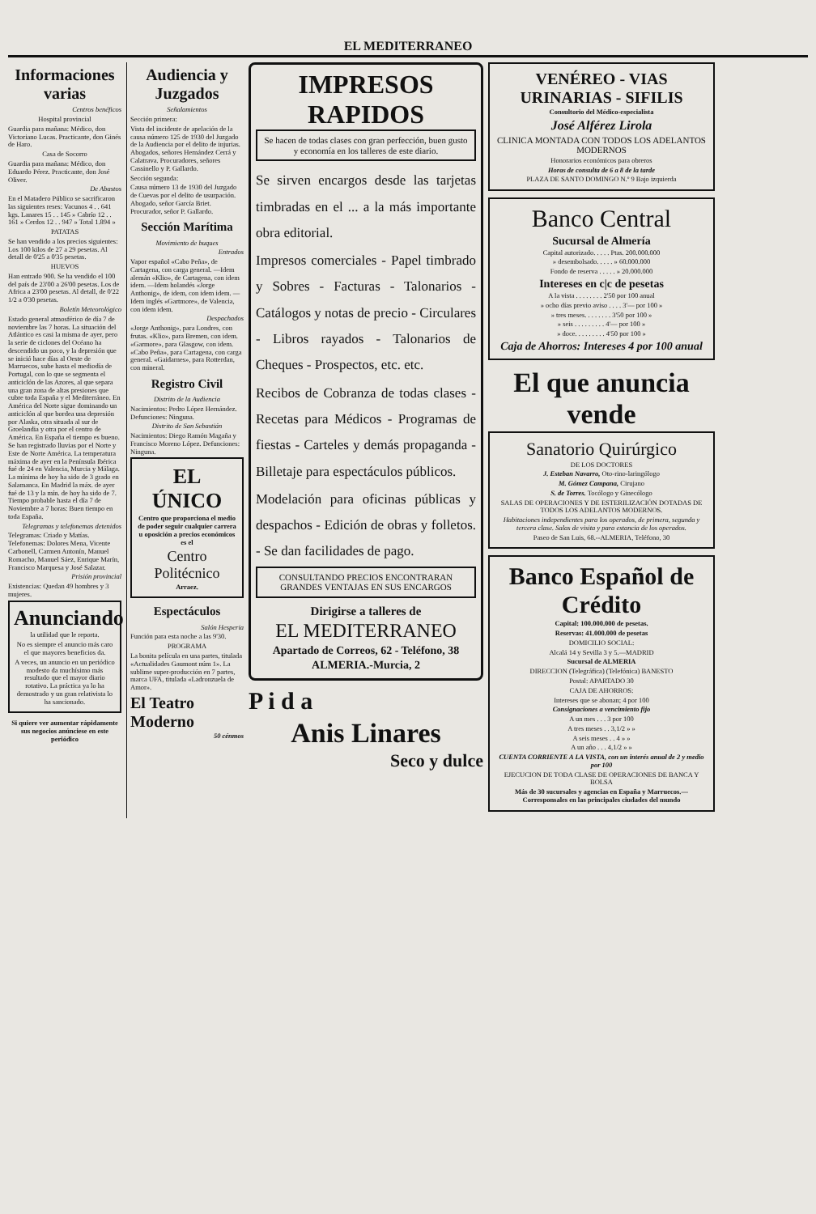EL MEDITERRANEO
Informaciones varias
Centros benéficos
Hospital provincial
Guardia para mañana: Médico, don Victoriano Lucas. Practicante, don Ginés de Haro.
Casa de Socorro
Guardia para mañana: Médico, don Eduardo Pérez. Practicante, don José Oliver.
De Abastos
En el Matadero Público se sacrificaron las siguientes reses: Vacunos 4 . . 641 kgs. Lanares 15 . . 145 » Cabrío 12 . . 161 » Cerdos 12 . . 947 » Total 1.894 »
PATATAS
Se han vendido a los precios siguientes: Los 100 kilos de 27 a 29 pesetas. Al detall de 0'25 a 0'35 pesetas.
HUEVOS
Han entrado 900. Se ha vendido el 100 del país de 23'00 a 26'00 pesetas. Los de Africa a 23'00 pesetas. Al detall, de 0'22 1/2 a 0'30 pesetas.
Boletín Meteorológico
Estado general atmosférico de día 7 de noviembre las 7 horas. La situación del Atlántico es casi la misma de ayer, pero la serie de ciclones del Océano ha descendido un poco, y la depresión que se inició hace días al Oeste de Marruecos, sube hasta el mediodía de Portugal, con lo que se segmenta el anticiclón de las Azores, al que separa una gran zona de altas presiones que cubre toda España y el Mediterráneo. En América del Norte sigue dominando un anticiclón al que bordea una depresión por Alaska, otra situada al sur de Groelandia y otra por el centro de América. En España el tiempo es bueno. Se han registrado lluvias por el Norte y Este de Norte América. La temperatura máxima de ayer en la Península Ibérica fué de 24 en Valencia, Murcia y Málaga. La mínima de hoy ha sido de 3 grado en Salamanca. En Madrid la máx. de ayer fué de 13 y la mín. de hoy ha sido de 7. Tiempo probable hasta el día 7 de Noviembre a 7 horas: Buen tiempo en toda España.
Telegramas y telefonemas detenidos
Telegramas: Criado y Matías. Telefonemas: Dolores Mena, Vicente Carbonell, Carmen Antonín, Manuel Romacho, Manuel Sáez, Enrique Marín, Francisco Marquesa y José Salazar.
Prisión provincial
Existencias: Quedan 49 hombres y 3 mujeres.
Anunciando
la utilidad que le reporta.
No es siempre el anuncio más caro el que mayores beneficios da.
A veces, un anuncio en un periódico modesto da muchísimo más resultado que el mayor diario rotativo. La práctica ya lo ha demostrado y un gran relativista lo ha sancionado.
Si quiere ver aumentar rápidamente sus negocios anúnciese en este periódico
Audiencia y Juzgados
Señalamientos
Sección primera:
Vista del incidente de apelación de la causa número 125 de 1930 del Juzgado de la Audiencia por el delito de injurias. Abogados, señores Hernández Cerrá y Calatrava. Procuradores, señores Cassinello y P. Gallardo.
Sección segunda:
Causa número 13 de 1930 del Juzgado de Cuevas por el delito de usurpación. Abogado, señor García Briet. Procurador, señor P. Gallardo.
Sección Marítima
Movimiento de buques
Entrados
Vapor español «Cabo Peña», de Cartagena, con carga general. —Idem alemán «Klio», de Cartagena, con idem idem. —Idem holandés «Jorge Anthonig», de idem, con idem idem. —Idem inglés «Gartmore», de Valencia, con idem idem.
Despachados
«Jorge Anthonig», para Londres, con frutas. «Klio», para Bremen, con idem. «Garmore», para Glasgow, con idem. «Cabo Peña», para Cartagena, con carga general. «Gaidarnes», para Rotterdan, con mineral.
Registro Civil
Distrito de la Audiencia
Nacimientos: Pedro López Hernández. Defunciones: Ninguna.
Distrito de San Sebastián
Nacimientos: Diego Ramón Magaña y Francisco Moreno López. Defunciones: Ninguna.
EL ÚNICO
Centro que proporciona el medio de poder seguir cualquier carrera u oposición a precios económicos es el
Centro Politécnico
Arraez.
Espectáculos
Salón Hesperia
Función para esta noche a las 9'30.
PROGRAMA
La bonita película en una partes, titulada «Actualidades Gaumont núm 1». La sublime super-producción en 7 partes, marca UFA, titulada «Ladronzuela de Amor».
El Teatro Moderno
50 cénmos
IMPRESOS RAPIDOS
Se hacen de todas clases con gran perfección, buen gusto y economía en los talleres de este diario.
Se sirven encargos desde las tarjetas timbradas en el ... a la más importante obra editorial.
Impresos comerciales - Papel timbrado y Sobres - Facturas - Talonarios - Catálogos y notas de precio - Circulares - Libros rayados - Talonarios de Cheques - Prospectos, etc. etc.
Recibos de Cobranza de todas clases - Recetas para Médicos - Programas de fiestas - Carteles y demás propaganda - Billetaje para espectáculos públicos.
Modelación para oficinas públicas y despachos - Edición de obras y folletos. - Se dan facilidades de pago.
CONSULTANDO PRECIOS ENCONTRARAN GRANDES VENTAJAS EN SUS ENCARGOS
Dirigirse a talleres de
EL MEDITERRANEO
Apartado de Correos, 62 - Teléfono, 38
ALMERIA.-Murcia, 2
P i d a
Anis Linares
Seco y dulce
VENÉREO - VIAS URINARIAS - SIFILIS
Consultorio del Médico-especialista
José Alférez Lirola
CLINICA MONTADA CON TODOS LOS ADELANTOS MODERNOS
Honorarios económicos para obreros
Horas de consulta de 6 a 8 de la tarde
PLAZA DE SANTO DOMINGO N.º 9 Bajo izquierda
Banco Central
Sucursal de Almería
Capital autorizado. . . . . Ptas. 200.000.000
» desembolsado. . . . . » 60.000.000
Fondo de reserva . . . . . » 20.000.000
Intereses en c|c de pesetas
A la vista . . . . . . . . 2'50 por 100 anual
» ocho días previo aviso . . . . 3'— por 100 »
» tres meses. . . . . . . . 3'50 por 100 »
» seis . . . . . . . . . 4'— por 100 »
» doce. . . . . . . . . 4'50 por 100 »
Caja de Ahorros: Intereses 4 por 100 anual
El que anuncia vende
Sanatorio Quirúrgico
DE LOS DOCTORES
J. Esteban Navarro, Oto-rino-laringólogo
M. Gómez Campana, Cirujano
S. de Torres. Tocólogo y Ginecólogo
SALAS DE OPERACIONES Y DE ESTERILIZACIÓN DOTADAS DE TODOS LOS ADELANTOS MODERNOS.
Habitaciones independientes para los operados, de primera, segunda y tercera clase. Salas de visita y para estancia de los operados.
Paseo de San Luis, 68.--ALMERIA, Teléfono, 30
Banco Español de Crédito
Capital: 100.000.000 de pesetas.
Reservas: 41.000.000 de pesetas
DOMICILIO SOCIAL:
Alcalá 14 y Sevilla 3 y 5.—MADRID
Sucursal de ALMERIA
DIRECCION (Telegráfica) (Telefónica) BANESTO
Postal: APARTADO 30
CAJA DE AHORROS:
Intereses que se abonan; 4 por 100
Consignaciones a vencimiento fijo
A un mes . . . 3 por 100
A tres meses . . 3,1/2 » »
A seis meses . . 4 » »
A un año . . . 4,1/2 » »
CUENTA CORRIENTE A LA VISTA, con un interés anual de 2 y medio por 100
EJECUCION DE TODA CLASE DE OPERACIONES DE BANCA Y BOLSA
Más de 30 sucursales y agencias en España y Marruecos.—Corresponsales en las principales ciudades del mundo